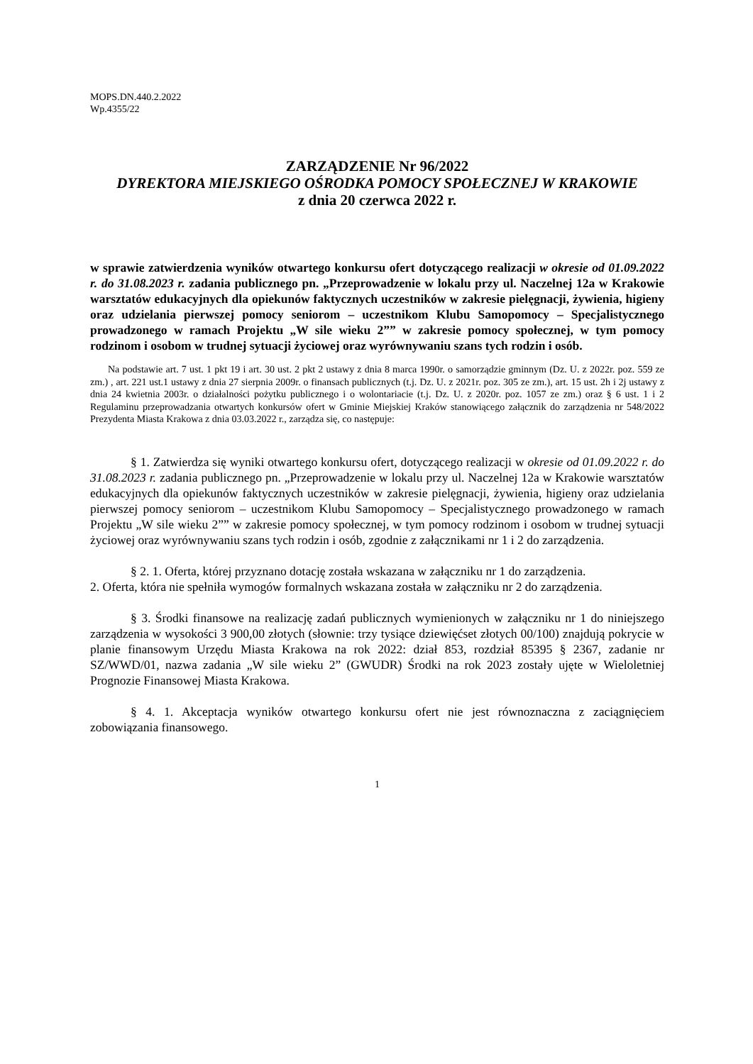MOPS.DN.440.2.2022
Wp.4355/22
ZARZĄDZENIE Nr 96/2022
DYREKTORA MIEJSKIEGO OŚRODKA POMOCY SPOŁECZNEJ W KRAKOWIE
z dnia 20 czerwca 2022 r.
w sprawie zatwierdzenia wyników otwartego konkursu ofert dotyczącego realizacji w okresie od 01.09.2022 r. do 31.08.2023 r. zadania publicznego pn. „Przeprowadzenie w lokalu przy ul. Naczelnej 12a w Krakowie warsztatów edukacyjnych dla opiekunów faktycznych uczestników w zakresie pielęgnacji, żywienia, higieny oraz udzielania pierwszej pomocy seniorom – uczestnikom Klubu Samopomocy – Specjalistycznego prowadzonego w ramach Projektu „W sile wieku 2”” w zakresie pomocy społecznej, w tym pomocy rodzinom i osobom w trudnej sytuacji życiowej oraz wyrównywaniu szans tych rodzin i osób.
Na podstawie art. 7 ust. 1 pkt 19 i art. 30 ust. 2 pkt 2 ustawy z dnia 8 marca 1990r. o samorządzie gminnym (Dz. U. z 2022r. poz. 559 ze zm.) , art. 221 ust.1 ustawy z dnia 27 sierpnia 2009r. o finansach publicznych (t.j. Dz. U. z 2021r. poz. 305 ze zm.), art. 15 ust. 2h i 2j ustawy z dnia 24 kwietnia 2003r. o działalności pożytku publicznego i o wolontariacie (t.j. Dz. U. z 2020r. poz. 1057 ze zm.) oraz § 6 ust. 1 i 2 Regulaminu przeprowadzania otwartych konkursów ofert w Gminie Miejskiej Kraków stanowiącego załącznik do zarządzenia nr 548/2022 Prezydenta Miasta Krakowa z dnia 03.03.2022 r., zarządza się, co następuje:
§ 1. Zatwierdza się wyniki otwartego konkursu ofert, dotyczącego realizacji w okresie od 01.09.2022 r. do 31.08.2023 r. zadania publicznego pn. „Przeprowadzenie w lokalu przy ul. Naczelnej 12a w Krakowie warsztatów edukacyjnych dla opiekunów faktycznych uczestników w zakresie pielęgnacji, żywienia, higieny oraz udzielania pierwszej pomocy seniorom – uczestnikom Klubu Samopomocy – Specjalistycznego prowadzonego w ramach Projektu „W sile wieku 2”” w zakresie pomocy społecznej, w tym pomocy rodzinom i osobom w trudnej sytuacji życiowej oraz wyrównywaniu szans tych rodzin i osób, zgodnie z załącznikami nr 1 i 2 do zarządzenia.
§ 2. 1. Oferta, której przyznano dotację została wskazana w załączniku nr 1 do zarządzenia.
2. Oferta, która nie spełniła wymogów formalnych wskazana została w załączniku nr 2 do zarządzenia.
§ 3. Środki finansowe na realizację zadań publicznych wymienionych w załączniku nr 1 do niniejszego zarządzenia w wysokości 3 900,00 złotych (słownie: trzy tysiące dziewięćset złotych 00/100) znajdują pokrycie w planie finansowym Urzędu Miasta Krakowa na rok 2022: dział 853, rozdział 85395 § 2367, zadanie nr SZ/WWD/01, nazwa zadania „W sile wieku 2” (GWUDR) Środki na rok 2023 zostały ujęte w Wieloletniej Prognozie Finansowej Miasta Krakowa.
§ 4. 1. Akceptacja wyników otwartego konkursu ofert nie jest równoznaczna z zaciągnięciem zobowiązania finansowego.
1